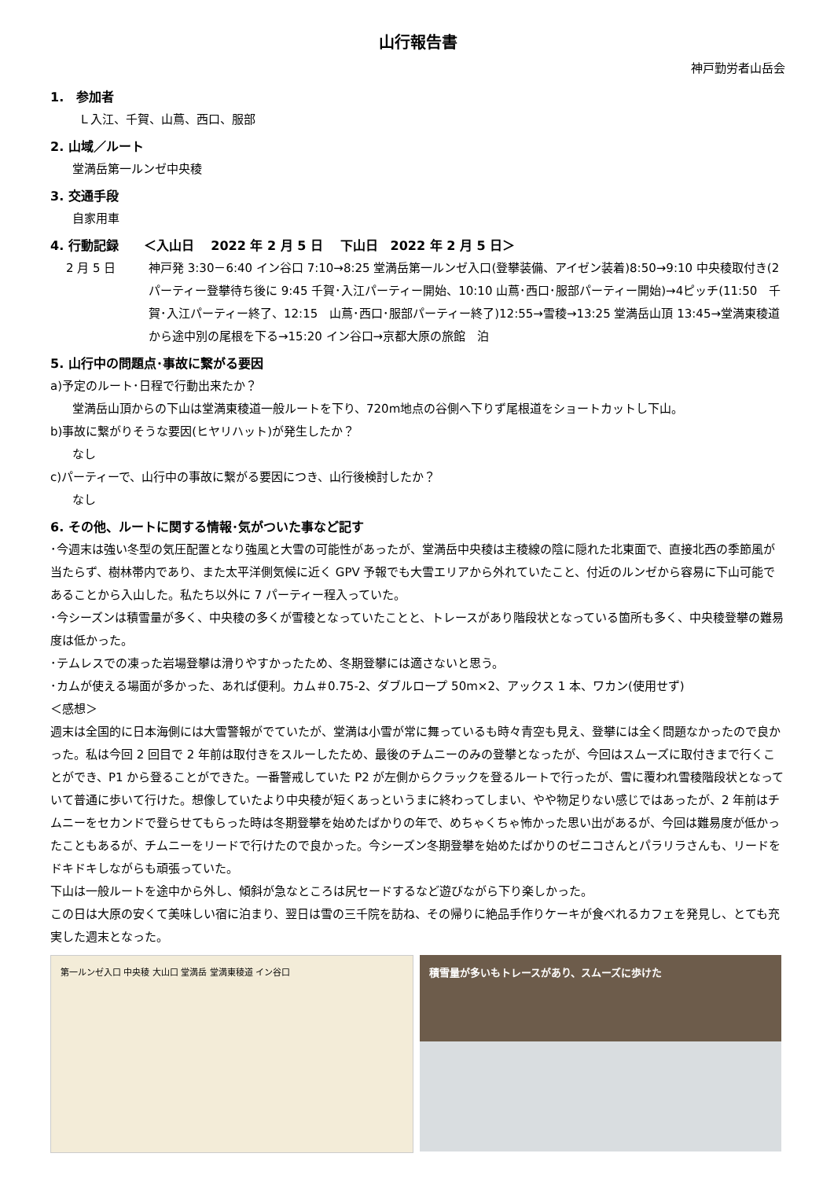山行報告書
神戸勤労者山岳会
1.　参加者
Ｌ入江、千賀、山蔦、西口、服部
2. 山域／ルート
堂満岳第一ルンゼ中央稜
3. 交通手段
自家用車
4. 行動記録　　＜入山日　 2022 年 2 月 5 日　 下山日　2022 年 2 月 5 日＞
2 月 5 日 神戸発 3:30－6:40 イン谷口 7:10→8:25 堂満岳第一ルンゼ入口(登攀装備、アイゼン装着)8:50→9:10 中央稜取付き(2 パーティー登攀待ち後に 9:45 千賀･入江パーティー開始、10:10 山蔦･西口･服部パーティー開始)→4ピッチ(11:50　千賀･入江パーティー終了、12:15　山蔦･西口･服部パーティー終了)12:55→雪稜→13:25 堂満岳山頂 13:45→堂満東稜道から途中別の尾根を下る→15:20 イン谷口→京都大原の旅館　泊
5. 山行中の問題点･事故に繋がる要因
a)予定のルート･日程で行動出来たか？
堂満岳山頂からの下山は堂満東稜道一般ルートを下り、720m地点の谷側へ下りず尾根道をショートカットし下山。
b)事故に繋がりそうな要因(ヒヤリハット)が発生したか？
なし
c)パーティーで、山行中の事故に繋がる要因につき、山行後検討したか？
なし
6. その他、ルートに関する情報･気がついた事など記す
･今週末は強い冬型の気圧配置となり強風と大雪の可能性があったが、堂満岳中央稜は主稜線の陰に隠れた北東面で、直接北西の季節風が当たらず、樹林帯内であり、また太平洋側気候に近く GPV 予報でも大雪エリアから外れていたこと、付近のルンゼから容易に下山可能であることから入山した。私たち以外に 7 パーティー程入っていた。
･今シーズンは積雪量が多く、中央稜の多くが雪稜となっていたことと、トレースがあり階段状となっている箇所も多く、中央稜登攀の難易度は低かった。
･テムレスでの凍った岩場登攀は滑りやすかったため、冬期登攀には適さないと思う。
･カムが使える場面が多かった、あれば便利。カム＃0.75-2、ダブルロープ 50m×2、アックス 1 本、ワカン(使用せず)
＜感想＞
週末は全国的に日本海側には大雪警報がでていたが、堂満は小雪が常に舞っているも時々青空も見え、登攀には全く問題なかったので良かった。私は今回 2 回目で 2 年前は取付きをスルーしたため、最後のチムニーのみの登攀となったが、今回はスムーズに取付きまで行くことができ、P1 から登ることができた。一番警戒していた P2 が左側からクラックを登るルートで行ったが、雪に覆われ雪稜階段状となっていて普通に歩いて行けた。想像していたより中央稜が短くあっというまに終わってしまい、やや物足りない感じではあったが、2 年前はチムニーをセカンドで登らせてもらった時は冬期登攀を始めたばかりの年で、めちゃくちゃ怖かった思い出があるが、今回は難易度が低かったこともあるが、チムニーをリードで行けたので良かった。今シーズン冬期登攀を始めたばかりのゼニコさんとパラリラさんも、リードをドキドキしながらも頑張っていた。
下山は一般ルートを途中から外し、傾斜が急なところは尻セードするなど遊びながら下り楽しかった。
この日は大原の安くて美味しい宿に泊まり、翌日は雪の三千院を訪ね、その帰りに絶品手作りケーキが食べれるカフェを発見し、とても充実した週末となった。
第一ルンゼ入口 中央稜 大山口 堂満岳 堂満東稜道 イン谷口
積雪量が多いもトレースがあり、スムーズに歩けた